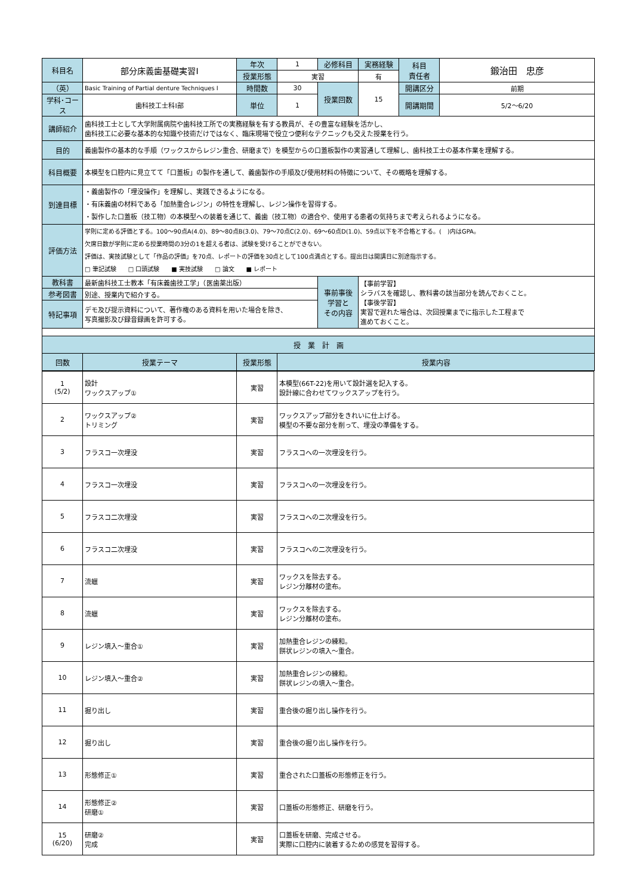| 科目名 | 部分床義歯基礎実習Ⅰ | 年次 | 1 | 必修科目 | 実務経験 | 科目 責任者 | 鍛治田 忠彦 |
| | | 授業形態 | 実習 | | 有 | | |
| （英） | Basic Training of Partial denture Techniques Ⅰ | 時間数 | 30 | 授業回数 | 15 | 開講区分 | 前期 |
| 学科･コース | 歯科技工士科Ⅰ部 | 単位 | 1 | | | 開講期間 | 5/2〜6/20 |
| 講師紹介 | 歯科技工士として大学附属病院や歯科技工所での実務経験を有する教員が、その豊富な経験を活かし、 歯科技工に必要な基本的な知識や技術だけではなく、臨床現場で役立つ便利なテクニックも交えた授業を行う。 | | | | | | |
| 目的 | 義歯製作の基本的な手順（ワックスからレジン重合、研磨まで）を模型からの口蓋板製作の実習通して理解し、歯科技工士の基本作業を理解する。 | | | | | | |
| 科目概要 | 本模型を口腔内に見立てて「口蓋板」の製作を通して、義歯製作の手順及び使用材料の特徴について、その概略を理解する。 | | | | | | |
| 到達目標 | ・義歯製作の「埋没操作」を理解し、実践できるようになる。 ・有床義歯の材料である「加熱重合レジン」の特性を理解し、レジン操作を習得する。 ・製作した口蓋板（技工物）の本模型への装着を通じて、義歯（技工物）の適合や、使用する患者の気持ちまで考えられるようになる。 | | | | | | |
| 評価方法 | 学則に定める評価とする。100〜90点A(4.0)、89〜80点B(3.0)、79〜70点C(2.0)、69〜60点D(1.0)、59点以下を不合格とする。( )内はGPA。 欠席日数が学則に定める授業時間の3分の1を超える者は、試験を受けることができない。 評価は、実技試験として「作品の評価」を70点、レポートの評価を30点として100点満点とする。提出日は開講日に別途指示する。 □ 筆記試験 □ 口頭試験 ■ 実技試験 □ 論文 ■ レポート | | | | | | |
| 教科書 | 最新歯科技工士教本「有床義歯技工学」（医歯薬出版） | | | 事前事後 学習と その内容 | 【事前学習】 シラバスを確認し、教科書の該当部分を読んでおくこと。 【事後学習】 実習で遅れた場合は、次回授業までに指示した工程まで 進めておくこと。 | | |
| 参考図書 | 別途、授業内で紹介する。 | | | | | | |
| 特記事項 | デモ及び提示資料について、著作権のある資料を用いた場合を除き、 写真撮影及び録音録画を許可する。 | | | | | | |
| 授 業 計 画 | | | | | | | |
| 回数 | 授業テーマ | 授業形態 | 授業内容 | | | | |
| 1 (5/2) | 設計 ワックスアップ① | 実習 | 本模型(66T-22)を用いて設計選を記入する。 設計線に合わせてワックスアップを行う。 |
| 2 | ワックスアップ② トリミング | 実習 | ワックスアップ部分をきれいに仕上げる。 模型の不要な部分を削って、埋没の準備をする。 |
| 3 | フラスコ一次埋没 | 実習 | フラスコへの一次埋没を行う。 |
| 4 | フラスコ一次埋没 | 実習 | フラスコへの一次埋没を行う。 |
| 5 | フラスコ二次埋没 | 実習 | フラスコへの二次埋没を行う。 |
| 6 | フラスコ二次埋没 | 実習 | フラスコへの二次埋没を行う。 |
| 7 | 流蠟 | 実習 | ワックスを除去する。 レジン分離材の塗布。 |
| 8 | 流蠟 | 実習 | ワックスを除去する。 レジン分離材の塗布。 |
| 9 | レジン填入～重合① | 実習 | 加熱重合レジンの練和。 餅状レジンの填入～重合。 |
| 10 | レジン填入～重合② | 実習 | 加熱重合レジンの練和。 餅状レジンの填入～重合。 |
| 11 | 掘り出し | 実習 | 重合後の掘り出し操作を行う。 |
| 12 | 掘り出し | 実習 | 重合後の掘り出し操作を行う。 |
| 13 | 形態修正① | 実習 | 重合された口蓋板の形態修正を行う。 |
| 14 | 形態修正② 研磨① | 実習 | 口蓋板の形態修正、研磨を行う。 |
| 15 (6/20) | 研磨② 完成 | 実習 | 口蓋板を研磨、完成させる。 実際に口腔内に装着するための感覚を習得する。 |